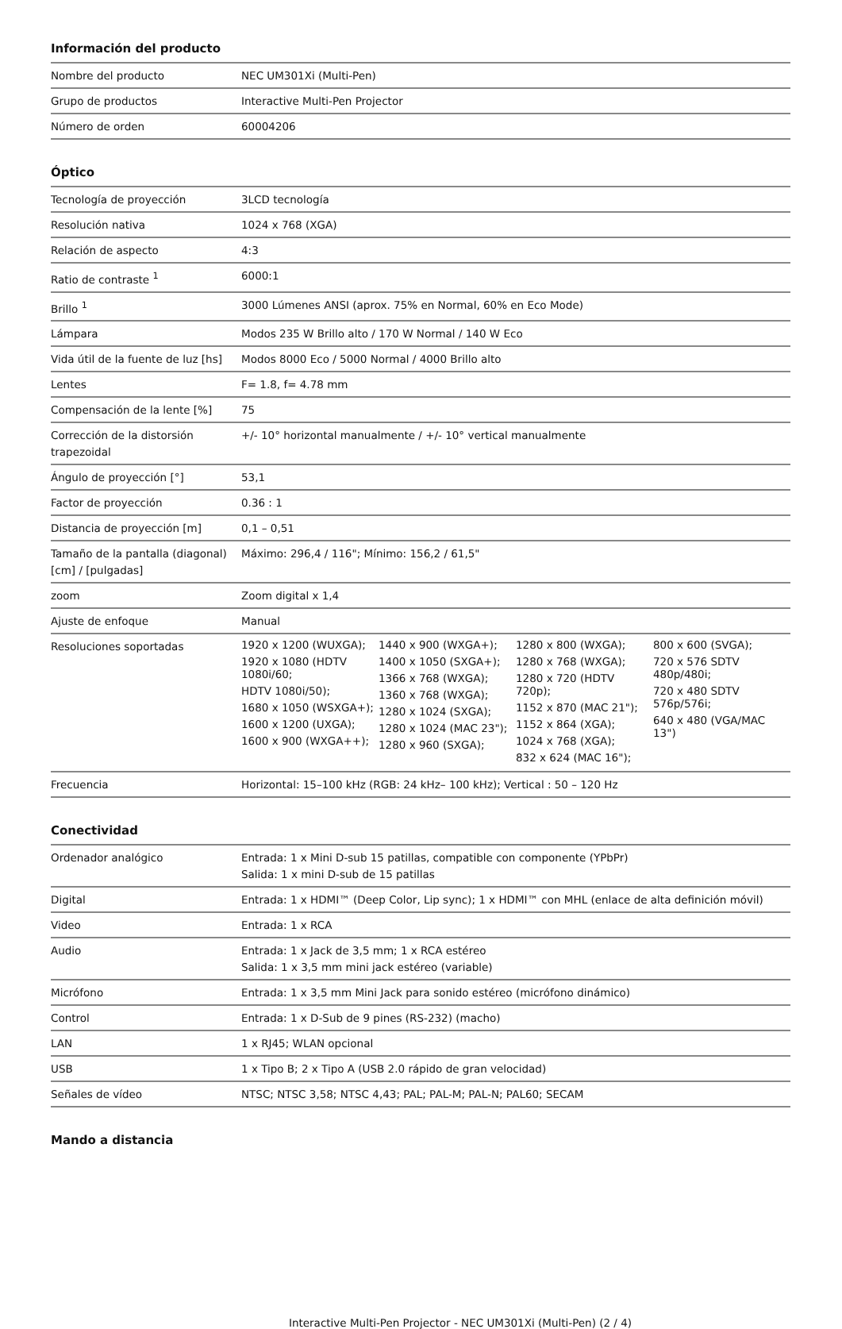Información del producto
| Nombre del producto | NEC UM301Xi (Multi-Pen) |
| Grupo de productos | Interactive Multi-Pen Projector |
| Número de orden | 60004206 |
Óptico
| Tecnología de proyección | 3LCD tecnología |
| Resolución nativa | 1024 x 768 (XGA) |
| Relación de aspecto | 4:3 |
| Ratio de contraste <sup>1</sup> | 6000:1 |
| Brillo <sup>1</sup> | 3000 Lúmenes ANSI (aprox. 75% en Normal, 60% en Eco Mode) |
| Lámpara | Modos 235 W Brillo alto / 170 W Normal / 140 W Eco |
| Vida útil de la fuente de luz [hs] | Modos 8000 Eco / 5000 Normal / 4000 Brillo alto |
| Lentes | F= 1.8, f= 4.78 mm |
| Compensación de la lente [%] | 75 |
| Corrección de la distorsión trapezoidal | +/- 10° horizontal manualmente / +/- 10° vertical manualmente |
| Ángulo de proyección [°] | 53,1 |
| Factor de proyección | 0.36 : 1 |
| Distancia de proyección [m] | 0,1 – 0,51 |
| Tamaño de la pantalla (diagonal) [cm] / [pulgadas] | Máximo: 296,4 / 116"; Mínimo: 156,2 / 61,5" |
| zoom | Zoom digital x 1,4 |
| Ajuste de enfoque | Manual |
| Resoluciones soportadas | / 1920 x 1200 (WUXGA); 1920 x 1080 (HDTV 1080i/60; HDTV 1080i/50); 1680 x 1050 (WSXGA+); 1600 x 1200 (UXGA); 1600 x 900 (WXGA++); / 1440 x 900 (WXGA+); 1400 x 1050 (SXGA+); 1366 x 768 (WXGA); 1360 x 768 (WXGA); 1280 x 1024 (SXGA); 1280 x 1024 (MAC 23"); 1280 x 960 (SXGA); / 1280 x 800 (WXGA); 1280 x 768 (WXGA); 1280 x 720 (HDTV 720p); 1152 x 870 (MAC 21"); 1152 x 864 (XGA); 1024 x 768 (XGA); 832 x 624 (MAC 16"); / 800 x 600 (SVGA); 720 x 576 SDTV 480p/480i; 720 x 480 SDTV 576p/576i; 640 x 480 (VGA/MAC 13") / |
| Frecuencia | Horizontal: 15–100 kHz (RGB: 24 kHz– 100 kHz); Vertical : 50 – 120 Hz |
Conectividad
| Ordenador analógico | Entrada: 1 x Mini D-sub 15 patillas, compatible con componente (YPbPr) Salida: 1 x mini D-sub de 15 patillas |
| Digital | Entrada: 1 x HDMI™ (Deep Color, Lip sync); 1 x HDMI™ con MHL (enlace de alta definición móvil) |
| Video | Entrada: 1 x RCA |
| Audio | Entrada: 1 x Jack de 3,5 mm; 1 x RCA estéreo Salida: 1 x 3,5 mm mini jack estéreo (variable) |
| Micrófono | Entrada: 1 x 3,5 mm Mini Jack para sonido estéreo (micrófono dinámico) |
| Control | Entrada: 1 x D-Sub de 9 pines (RS-232) (macho) |
| LAN | 1 x RJ45; WLAN opcional |
| USB | 1 x Tipo B; 2 x Tipo A (USB 2.0 rápido de gran velocidad) |
| Señales de vídeo | NTSC; NTSC 3,58; NTSC 4,43; PAL; PAL-M; PAL-N; PAL60; SECAM |
Mando a distancia
Interactive Multi-Pen Projector - NEC UM301Xi (Multi-Pen) (2 / 4)